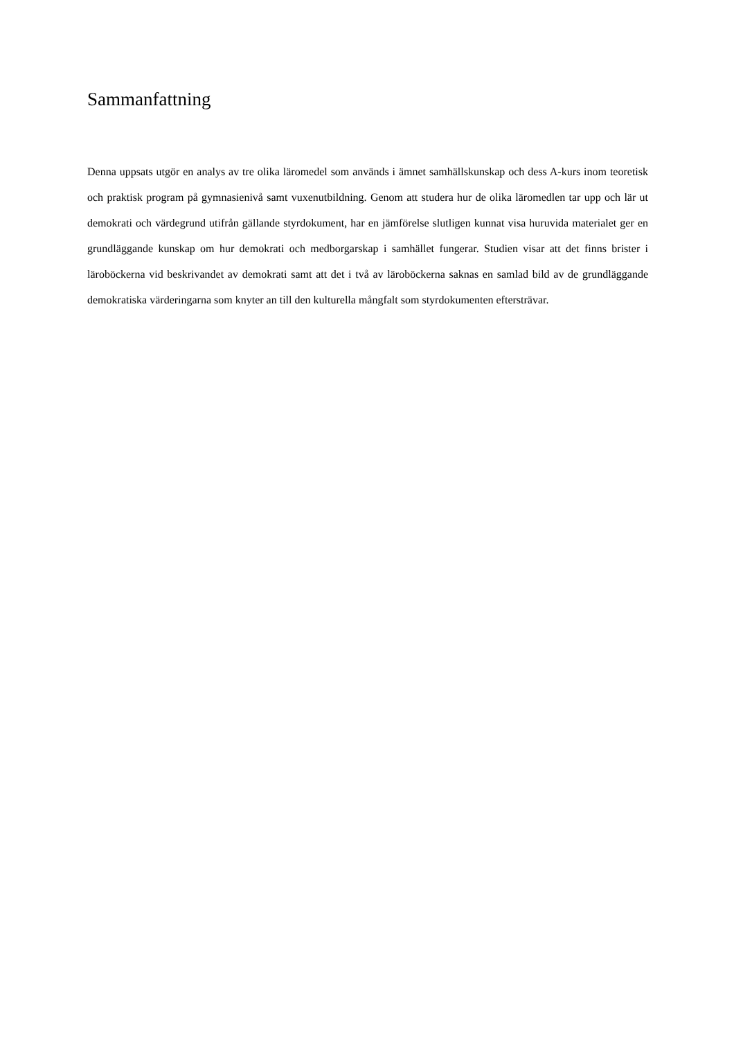Sammanfattning
Denna uppsats utgör en analys av tre olika läromedel som används i ämnet samhällskunskap och dess A-kurs inom teoretisk och praktisk program på gymnasienivå samt vuxenutbildning. Genom att studera hur de olika läromedlen tar upp och lär ut demokrati och värdegrund utifrån gällande styrdokument, har en jämförelse slutligen kunnat visa huruvida materialet ger en grundläggande kunskap om hur demokrati och medborgarskap i samhället fungerar. Studien visar att det finns brister i läroböckerna vid beskrivandet av demokrati samt att det i två av läroböckerna saknas en samlad bild av de grundläggande demokratiska värderingarna som knyter an till den kulturella mångfalt som styrdokumenten eftersträvar.